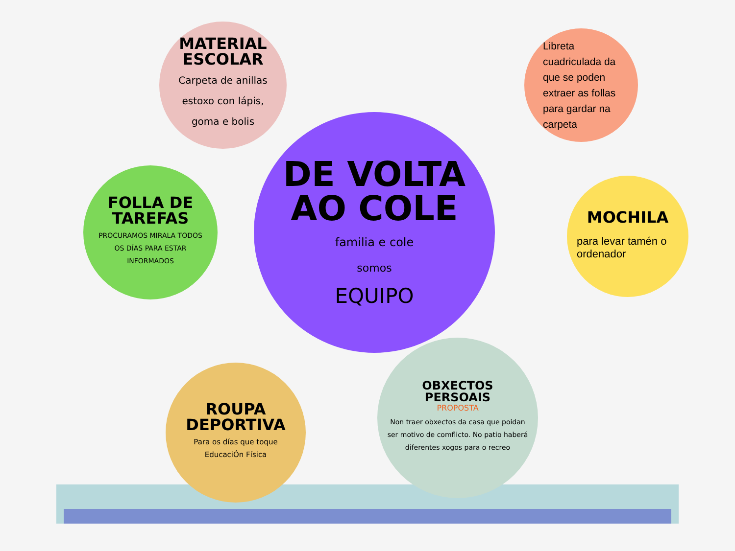MATERIAL
ESCOLAR
Carpeta de anillas estoxo con lápis, goma e bolis
Libreta cuadriculada da que se poden extraer as follas para gardar na carpeta
FOLLA DE
TAREFAS
PROCURAMOS MIRALA TODOS OS DÍAS PARA ESTAR INFORMADOS
DE VOLTA
AO COLE
familia e cole
somos
EQUIPO
MOCHILA
para levar tamén o ordenador
ROUPA
DEPORTIVA
Para os días que toque EducaciÓn Física
OBXECTOS
PERSOAIS
PROPOSTA
Non traer obxectos da casa que poidan ser motivo de comflicto. No patio haberá diferentes xogos para o recreo